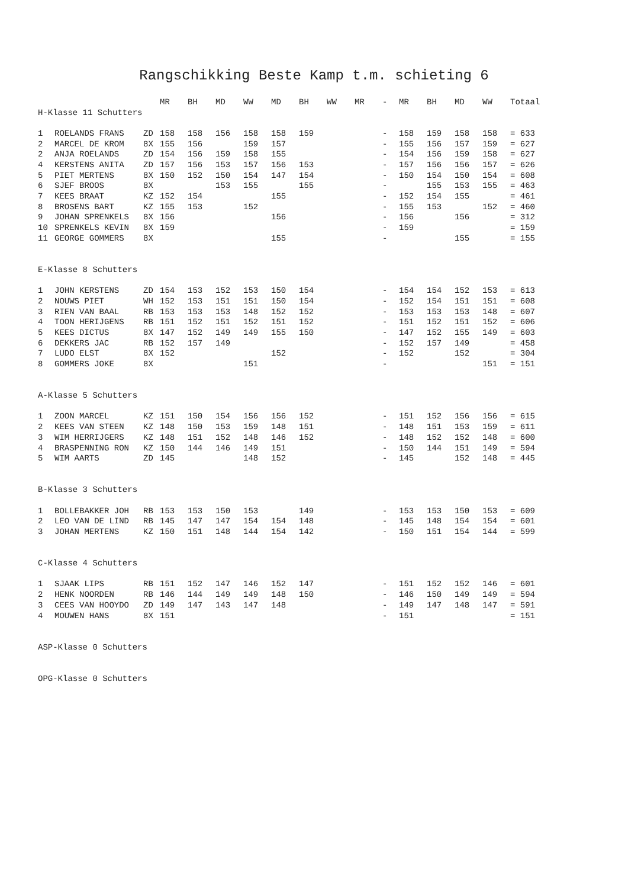Rangschikking Beste Kamp t.m. schieting 6
| | | | MR | BH | MD | WW | MD | BH | WW | MR | - | MR | BH | MD | WW | Totaal |
| --- | --- | --- | --- | --- | --- | --- | --- | --- | --- | --- | --- | --- | --- | --- | --- | --- |
| H-Klasse 11 Schutters | | | | | | | | | | | | | | | | |
| 1 | ROELANDS FRANS | ZD | 158 | 158 | 156 | 158 | 158 | 159 | | | - | 158 | 159 | 158 | 158 | = 633 |
| 2 | MARCEL DE KROM | 8X | 155 | 156 | | 159 | 157 | | | | - | 155 | 156 | 157 | 159 | = 627 |
| 2 | ANJA ROELANDS | ZD | 154 | 156 | 159 | 158 | 155 | | | | - | 154 | 156 | 159 | 158 | = 627 |
| 4 | KERSTENS ANITA | ZD | 157 | 156 | 153 | 157 | 156 | 153 | | | - | 157 | 156 | 156 | 157 | = 626 |
| 5 | PIET MERTENS | 8X | 150 | 152 | 150 | 154 | 147 | 154 | | | - | 150 | 154 | 150 | 154 | = 608 |
| 6 | SJEF BROOS | 8X | | | 153 | 155 | | 155 | | | - | | 155 | 153 | 155 | = 463 |
| 7 | KEES BRAAT | KZ | 152 | 154 | | | 155 | | | | - | 152 | 154 | 155 | | = 461 |
| 8 | BROSENS BART | KZ | 155 | 153 | | 152 | | | | | - | 155 | 153 | | 152 | = 460 |
| 9 | JOHAN SPRENKELS | 8X | 156 | | | | 156 | | | | - | 156 | | 156 | | = 312 |
| 10 | SPRENKELS KEVIN | 8X | 159 | | | | | | | | - | 159 | | | | = 159 |
| 11 | GEORGE GOMMERS | 8X | | | | | 155 | | | | - | | | 155 | | = 155 |
| E-Klasse 8 Schutters | | | | | | | | | | | | | | | | |
| 1 | JOHN KERSTENS | ZD | 154 | 153 | 152 | 153 | 150 | 154 | | | - | 154 | 154 | 152 | 153 | = 613 |
| 2 | NOUWS PIET | WH | 152 | 153 | 151 | 151 | 150 | 154 | | | - | 152 | 154 | 151 | 151 | = 608 |
| 3 | RIEN VAN BAAL | RB | 153 | 153 | 153 | 148 | 152 | 152 | | | - | 153 | 153 | 153 | 148 | = 607 |
| 4 | TOON HERIJGENS | RB | 151 | 152 | 151 | 152 | 151 | 152 | | | - | 151 | 152 | 151 | 152 | = 606 |
| 5 | KEES DICTUS | 8X | 147 | 152 | 149 | 149 | 155 | 150 | | | - | 147 | 152 | 155 | 149 | = 603 |
| 6 | DEKKERS JAC | RB | 152 | 157 | 149 | | | | | | - | 152 | 157 | 149 | | = 458 |
| 7 | LUDO ELST | 8X | 152 | | | | 152 | | | | - | 152 | | 152 | | = 304 |
| 8 | GOMMERS JOKE | 8X | | | | 151 | | | | | - | | | | 151 | = 151 |
| A-Klasse 5 Schutters | | | | | | | | | | | | | | | | |
| 1 | ZOON MARCEL | KZ | 151 | 150 | 154 | 156 | 156 | 152 | | | - | 151 | 152 | 156 | 156 | = 615 |
| 2 | KEES VAN STEEN | KZ | 148 | 150 | 153 | 159 | 148 | 151 | | | - | 148 | 151 | 153 | 159 | = 611 |
| 3 | WIM HERRIJGERS | KZ | 148 | 151 | 152 | 148 | 146 | 152 | | | - | 148 | 152 | 152 | 148 | = 600 |
| 4 | BRASPENNING RON | KZ | 150 | 144 | 146 | 149 | 151 | | | | - | 150 | 144 | 151 | 149 | = 594 |
| 5 | WIM AARTS | ZD | 145 | | | 148 | 152 | | | | - | 145 | | 152 | 148 | = 445 |
| B-Klasse 3 Schutters | | | | | | | | | | | | | | | | |
| 1 | BOLLEBAKKER JOH | RB | 153 | 153 | 150 | 153 | | 149 | | | - | 153 | 153 | 150 | 153 | = 609 |
| 2 | LEO VAN DE LIND | RB | 145 | 147 | 147 | 154 | 154 | 148 | | | - | 145 | 148 | 154 | 154 | = 601 |
| 3 | JOHAN MERTENS | KZ | 150 | 151 | 148 | 144 | 154 | 142 | | | - | 150 | 151 | 154 | 144 | = 599 |
| C-Klasse 4 Schutters | | | | | | | | | | | | | | | | |
| 1 | SJAAK LIPS | RB | 151 | 152 | 147 | 146 | 152 | 147 | | | - | 151 | 152 | 152 | 146 | = 601 |
| 2 | HENK NOORDEN | RB | 146 | 144 | 149 | 149 | 148 | 150 | | | - | 146 | 150 | 149 | 149 | = 594 |
| 3 | CEES VAN HOOYDO | ZD | 149 | 147 | 143 | 147 | 148 | | | | - | 149 | 147 | 148 | 147 | = 591 |
| 4 | MOUWEN HANS | 8X | 151 | | | | | | | | - | 151 | | | | = 151 |
| ASP-Klasse 0 Schutters | | | | | | | | | | | | | | | | |
| OPG-Klasse 0 Schutters | | | | | | | | | | | | | | | | |